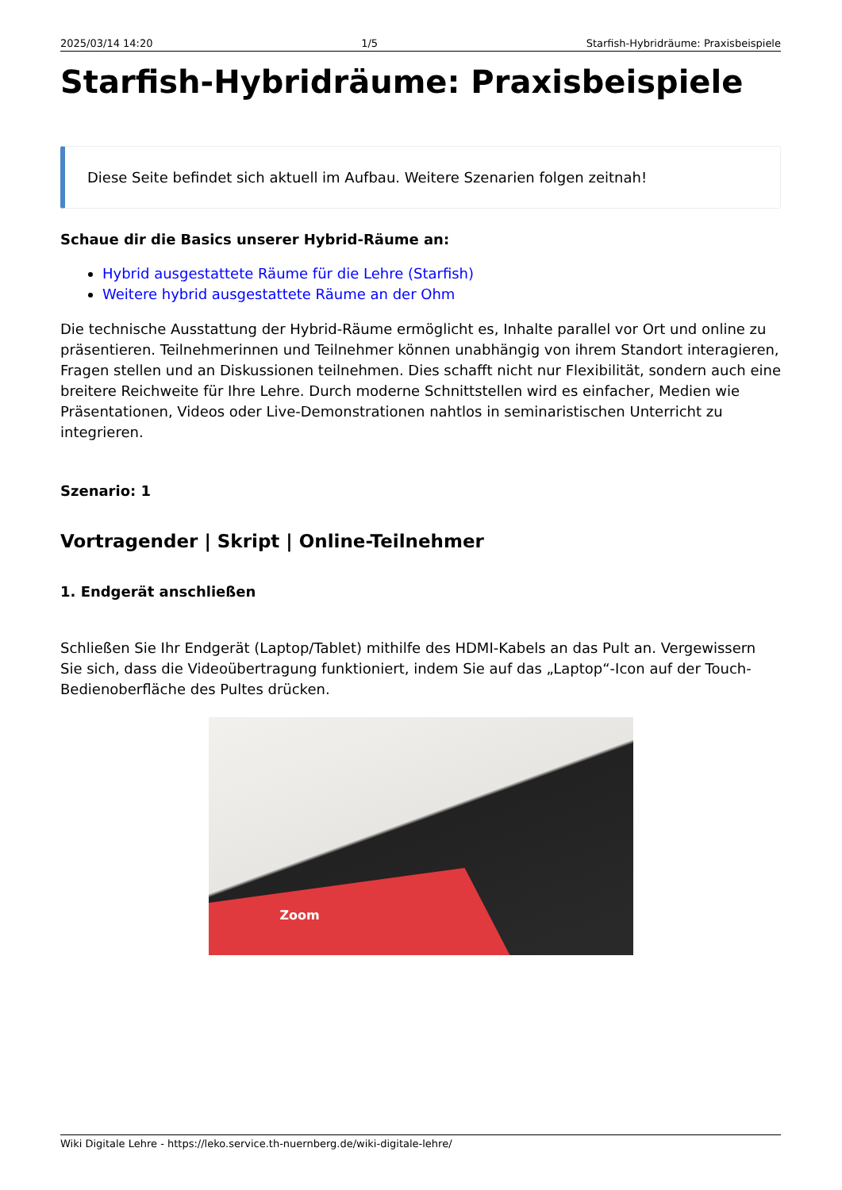2025/03/14 14:20 1/5 Starfish-Hybridräume: Praxisbeispiele
Starfish-Hybridräume: Praxisbeispiele
Diese Seite befindet sich aktuell im Aufbau. Weitere Szenarien folgen zeitnah!
Schaue dir die Basics unserer Hybrid-Räume an:
Hybrid ausgestattete Räume für die Lehre (Starfish)
Weitere hybrid ausgestattete Räume an der Ohm
Die technische Ausstattung der Hybrid-Räume ermöglicht es, Inhalte parallel vor Ort und online zu präsentieren. Teilnehmerinnen und Teilnehmer können unabhängig von ihrem Standort interagieren, Fragen stellen und an Diskussionen teilnehmen. Dies schafft nicht nur Flexibilität, sondern auch eine breitere Reichweite für Ihre Lehre. Durch moderne Schnittstellen wird es einfacher, Medien wie Präsentationen, Videos oder Live-Demonstrationen nahtlos in seminaristischen Unterricht zu integrieren.
Szenario: 1
Vortragender | Skript | Online-Teilnehmer
1. Endgerät anschließen
Schließen Sie Ihr Endgerät (Laptop/Tablet) mithilfe des HDMI-Kabels an das Pult an. Vergewissern Sie sich, dass die Videoübertragung funktioniert, indem Sie auf das „Laptop“-Icon auf der Touch-Bedienoberfläche des Pultes drücken.
Zoom
Wiki Digitale Lehre - https://leko.service.th-nuernberg.de/wiki-digitale-lehre/